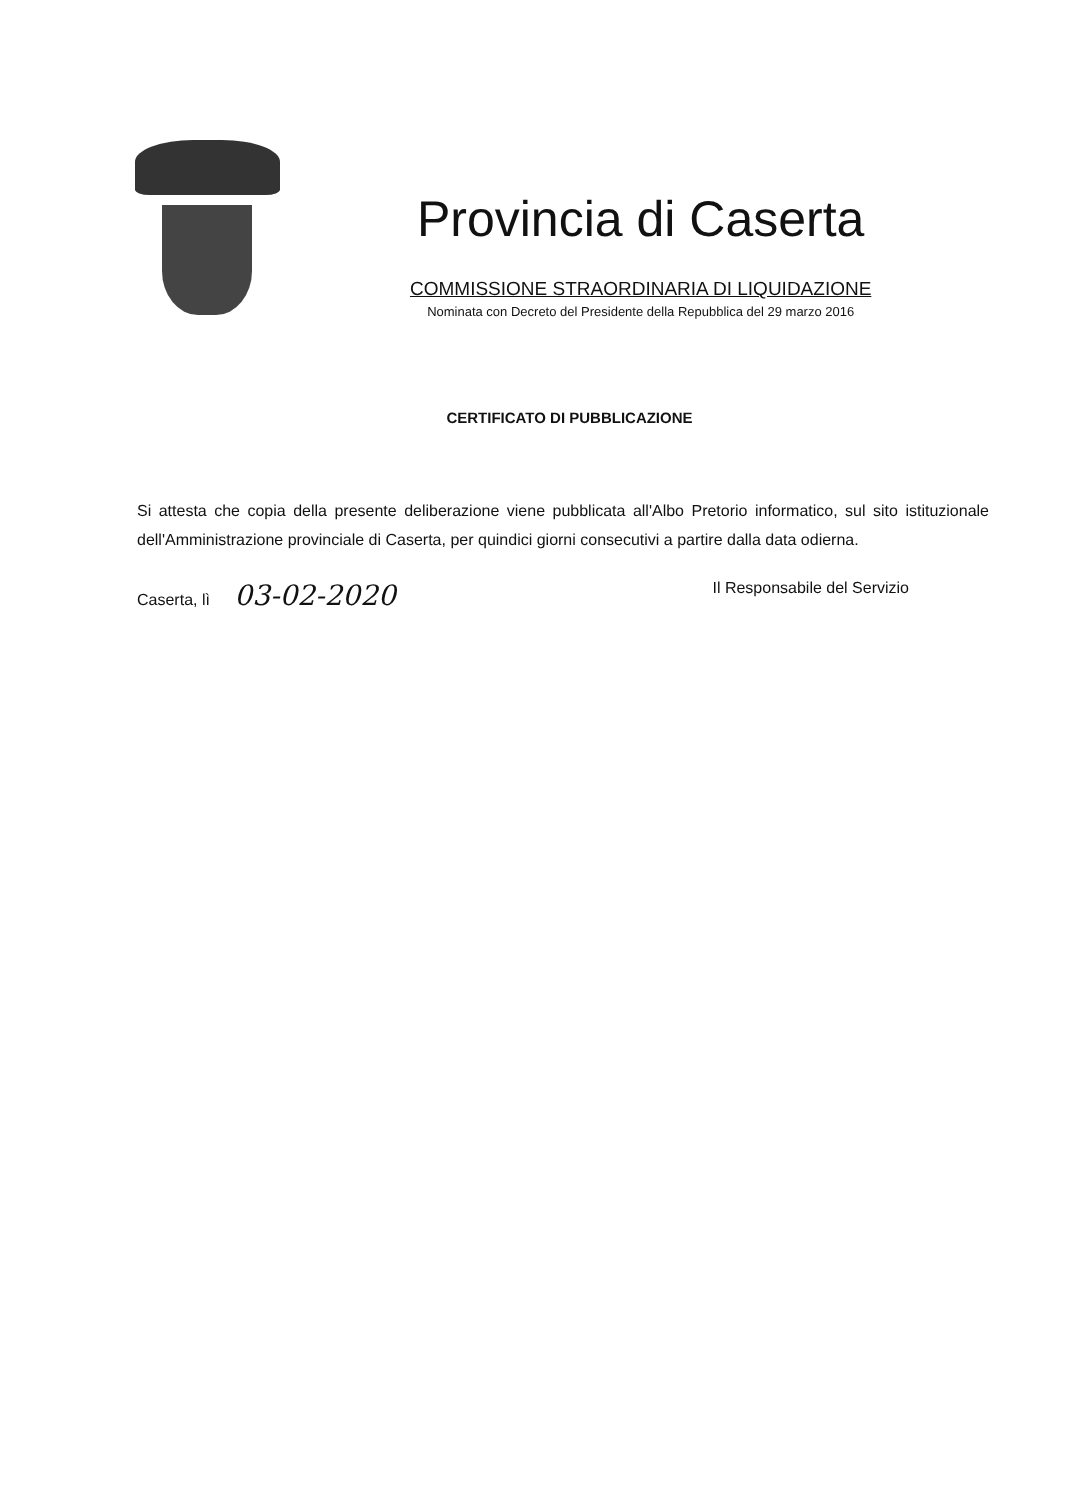Provincia di Caserta
COMMISSIONE STRAORDINARIA DI LIQUIDAZIONE
Nominata con Decreto del Presidente della Repubblica del 29 marzo 2016
CERTIFICATO DI PUBBLICAZIONE
Si attesta che copia della presente deliberazione viene pubblicata all'Albo Pretorio informatico, sul sito istituzionale dell'Amministrazione provinciale di Caserta, per quindici giorni consecutivi a partire dalla data odierna.
Caserta, lì 03-02-2020
Il Responsabile del Servizio